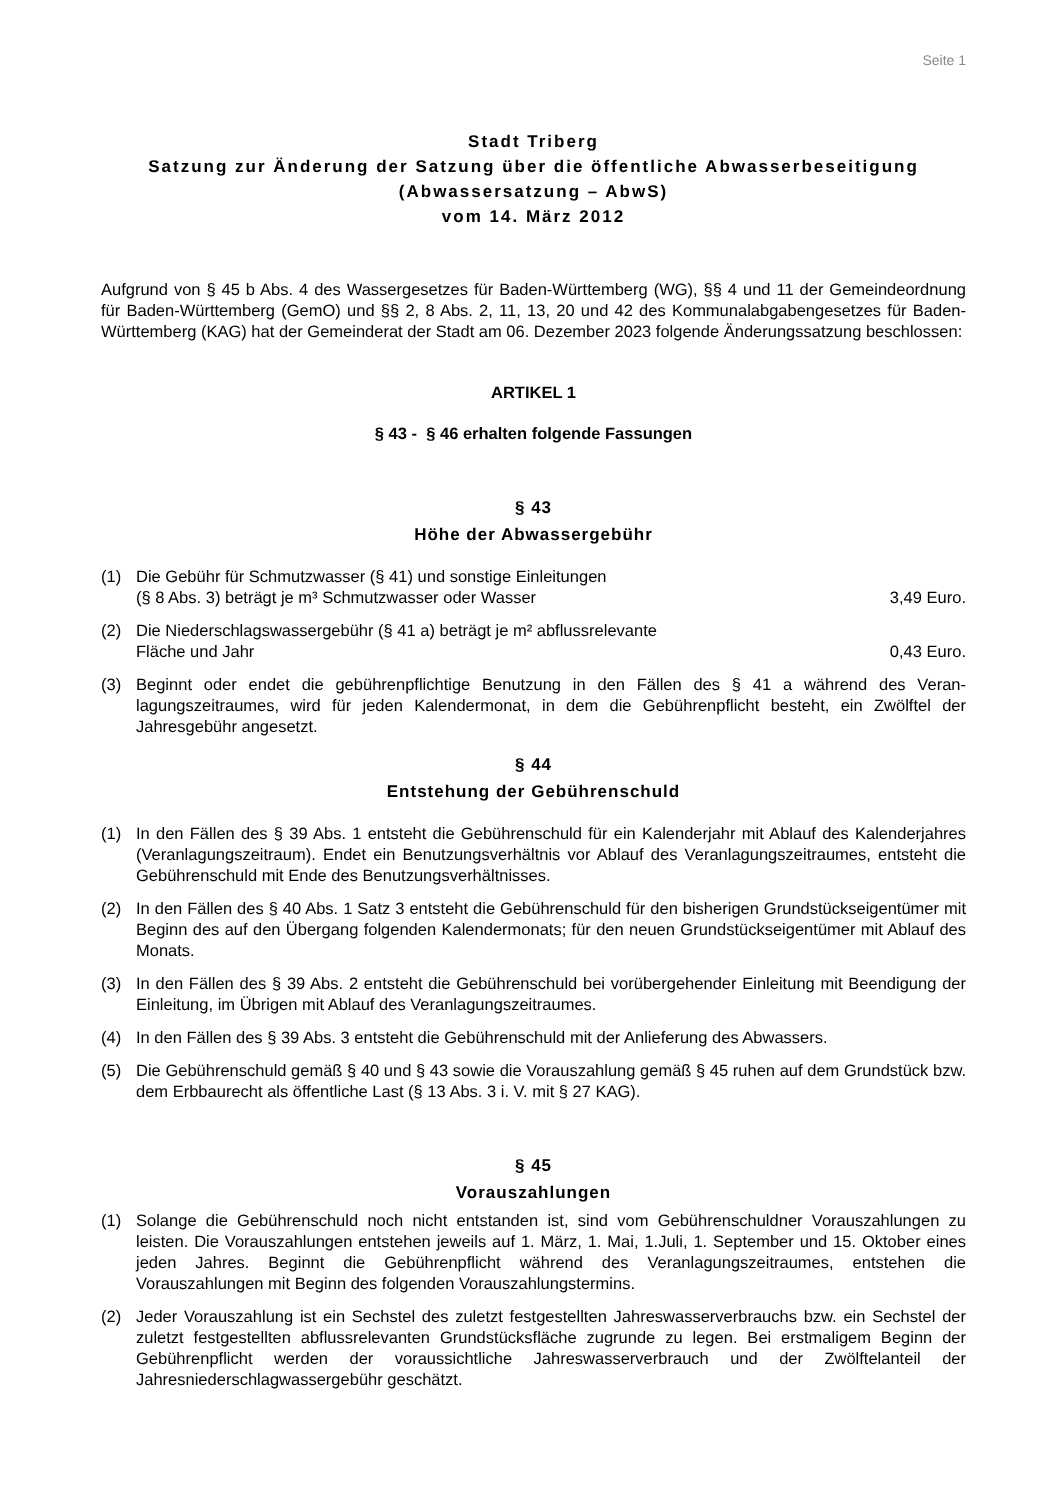Seite 1
Stadt Triberg
Satzung zur Änderung der Satzung über die öffentliche Abwasserbeseitigung
(Abwassersatzung – AbwS)
vom 14. März 2012
Aufgrund von § 45 b Abs. 4 des Wassergesetzes für Baden-Württemberg (WG), §§ 4 und 11 der Gemeinde­ordnung für Baden-Württemberg (GemO) und §§ 2, 8 Abs. 2, 11, 13, 20 und 42 des Kommunalabgabenge­setzes für Baden-Württemberg (KAG) hat der Gemeinderat der Stadt am 06. Dezember 2023 folgende Än­derungssatzung beschlossen:
ARTIKEL 1
§ 43 - § 46 erhalten folgende Fassungen
§ 43
Höhe der Abwassergebühr
(1) Die Gebühr für Schmutzwasser (§ 41) und sonstige Einleitungen
(§ 8 Abs. 3) beträgt je m³ Schmutzwasser oder Wasser 3,49 Euro.
(2) Die Niederschlagswassergebühr (§ 41 a) beträgt je m² abflussrelevante
Fläche und Jahr 0,43 Euro.
(3) Beginnt oder endet die gebührenpflichtige Benutzung in den Fällen des § 41 a während des Veran­lagungszeitraumes, wird für jeden Kalendermonat, in dem die Gebührenpflicht besteht, ein Zwölftel der Jahresgebühr angesetzt.
§ 44
Entstehung der Gebührenschuld
(1) In den Fällen des § 39 Abs. 1 entsteht die Gebührenschuld für ein Kalenderjahr mit Ablauf des Ka­lenderjahres (Veranlagungszeitraum). Endet ein Benutzungsverhältnis vor Ablauf des Veranla­gungszeitraumes, entsteht die Gebührenschuld mit Ende des Benutzungsverhältnisses.
(2) In den Fällen des § 40 Abs. 1 Satz 3 entsteht die Gebührenschuld für den bisherigen Grundstücks­eigentümer mit Beginn des auf den Übergang folgenden Kalendermonats; für den neuen Grund­stückseigentümer mit Ablauf des Monats.
(3) In den Fällen des § 39 Abs. 2 entsteht die Gebührenschuld bei vorübergehender Einleitung mit Beendigung der Einleitung, im Übrigen mit Ablauf des Veranlagungszeitraumes.
(4) In den Fällen des § 39 Abs. 3 entsteht die Gebührenschuld mit der Anlieferung des Abwassers.
(5) Die Gebührenschuld gemäß § 40 und § 43 sowie die Vorauszahlung gemäß § 45 ruhen auf dem Grundstück bzw. dem Erbbaurecht als öffentliche Last (§ 13 Abs. 3 i. V. mit § 27 KAG).
§ 45
Vorauszahlungen
(1) Solange die Gebührenschuld noch nicht entstanden ist, sind vom Gebührenschuldner Vorauszah­lungen zu leisten. Die Vorauszahlungen entstehen jeweils auf 1. März, 1. Mai, 1.Juli, 1. September und 15. Oktober eines jeden Jahres. Beginnt die Gebührenpflicht während des Veranlagungszeit­raumes, entstehen die Vorauszahlungen mit Beginn des folgenden Vorauszahlungstermins.
(2) Jeder Vorauszahlung ist ein Sechstel des zuletzt festgestellten Jahreswasserverbrauchs bzw. ein Sechstel der zuletzt festgestellten abflussrelevanten Grundstücksfläche zugrunde zu legen. Bei erstmaligem Beginn der Gebührenpflicht werden der voraussichtliche Jahreswasserverbrauch und der Zwölftelanteil der Jahresniederschlagwassergebühr geschätzt.